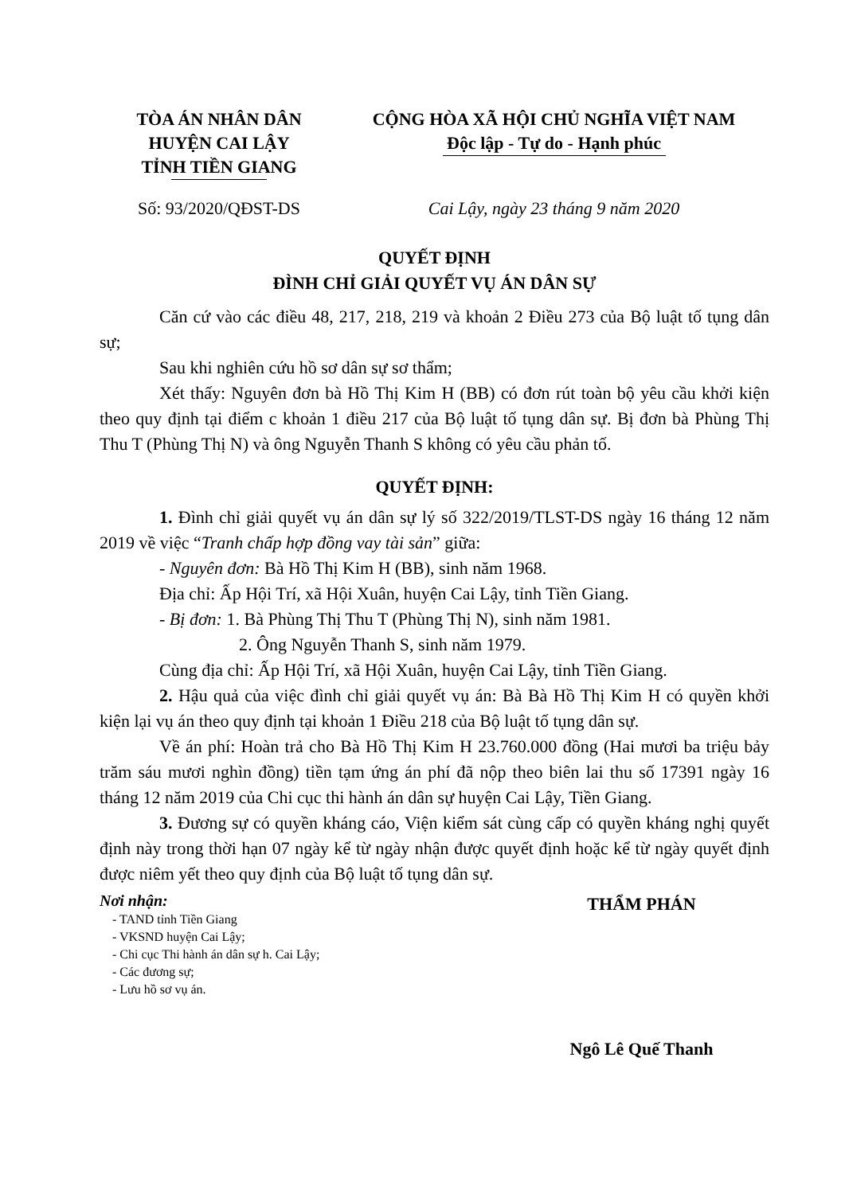TÒA ÁN NHÂN DÂN
HUYỆN CAI LẬY
TỈNH TIỀN GIANG
CỘNG HÒA XÃ HỘI CHỦ NGHĨA VIỆT NAM
Độc lập - Tự do - Hạnh phúc
Số: 93/2020/QĐST-DS Cai Lậy, ngày 23 tháng 9 năm 2020
QUYẾT ĐỊNH
ĐÌNH CHỈ GIẢI QUYẾT VỤ ÁN DÂN SỰ
Căn cứ vào các điều 48, 217, 218, 219 và khoản 2 Điều 273 của Bộ luật tố tụng dân sự;
Sau khi nghiên cứu hồ sơ dân sự sơ thẩm;
Xét thấy: Nguyên đơn bà Hồ Thị Kim H (BB) có đơn rút toàn bộ yêu cầu khởi kiện theo quy định tại điểm c khoản 1 điều 217 của Bộ luật tố tụng dân sự. Bị đơn bà Phùng Thị Thu T (Phùng Thị N) và ông Nguyễn Thanh S không có yêu cầu phản tố.
QUYẾT ĐỊNH:
1. Đình chỉ giải quyết vụ án dân sự lý số 322/2019/TLST-DS ngày 16 tháng 12 năm 2019 về việc “Tranh chấp hợp đồng vay tài sản” giữa:
- Nguyên đơn: Bà Hồ Thị Kim H (BB), sinh năm 1968.
Địa chỉ: Ấp Hội Trí, xã Hội Xuân, huyện Cai Lậy, tỉnh Tiền Giang.
- Bị đơn: 1. Bà Phùng Thị Thu T (Phùng Thị N), sinh năm 1981.
2. Ông Nguyễn Thanh S, sinh năm 1979.
Cùng địa chỉ: Ấp Hội Trí, xã Hội Xuân, huyện Cai Lậy, tỉnh Tiền Giang.
2. Hậu quả của việc đình chỉ giải quyết vụ án: Bà Bà Hồ Thị Kim H có quyền khởi kiện lại vụ án theo quy định tại khoản 1 Điều 218 của Bộ luật tố tụng dân sự.
Về án phí: Hoàn trả cho Bà Hồ Thị Kim H 23.760.000 đồng (Hai mươi ba triệu bảy trăm sáu mươi nghìn đồng) tiền tạm ứng án phí đã nộp theo biên lai thu số 17391 ngày 16 tháng 12 năm 2019 của Chi cục thi hành án dân sự huyện Cai Lậy, Tiền Giang.
3. Đương sự có quyền kháng cáo, Viện kiểm sát cùng cấp có quyền kháng nghị quyết định này trong thời hạn 07 ngày kể từ ngày nhận được quyết định hoặc kể từ ngày quyết định được niêm yết theo quy định của Bộ luật tố tụng dân sự.
Nơi nhận:
- TAND tỉnh Tiền Giang
- VKSND huyện Cai Lậy;
- Chi cục Thi hành án dân sự h. Cai Lậy;
- Các đương sự;
- Lưu hồ sơ vụ án.
THẨM PHÁN
Ngô Lê Quế Thanh